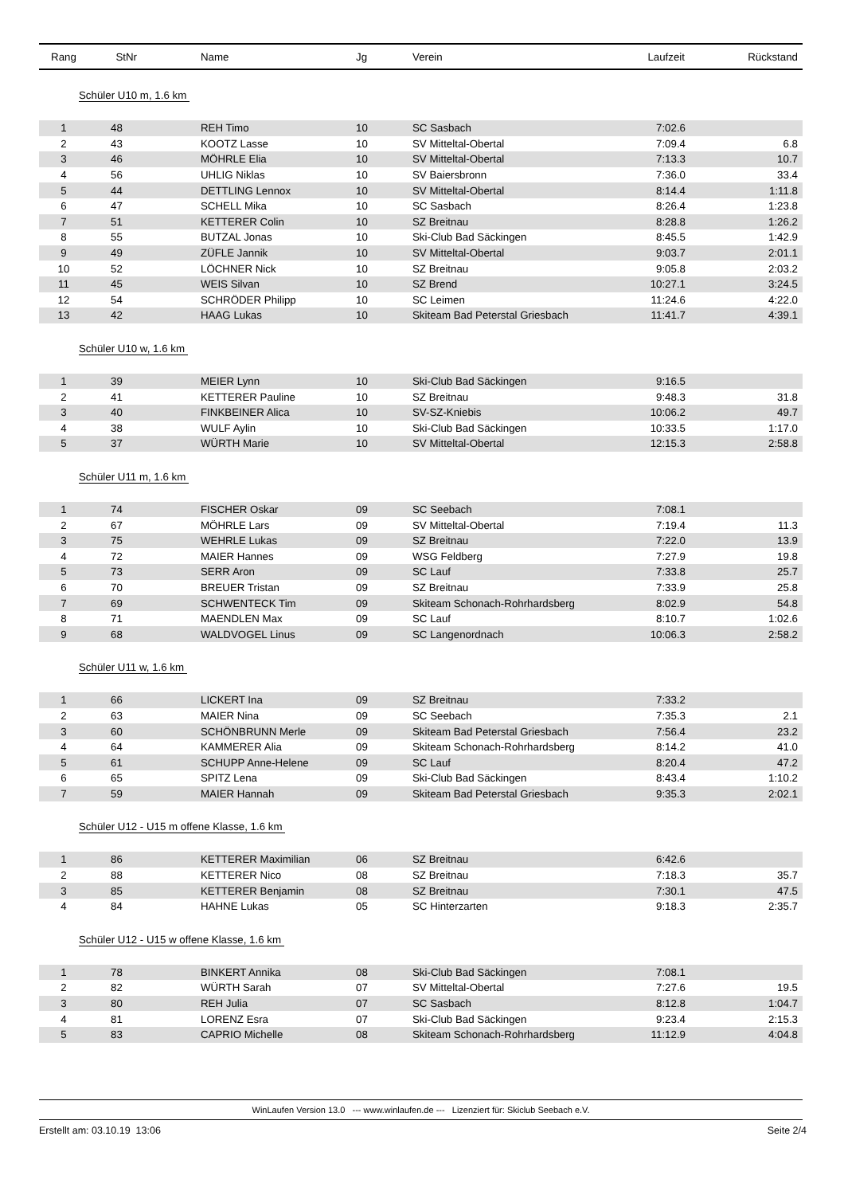| Rang | StNr | Name | Jg | Verein | Laufzeit | Rückstand |
| --- | --- | --- | --- | --- | --- | --- |
| Schüler U10 m, 1.6 km | | | | | | |
| 1 | 48 | REH Timo | 10 | SC Sasbach | 7:02.6 | |
| 2 | 43 | KOOTZ Lasse | 10 | SV Mitteltal-Obertal | 7:09.4 | 6.8 |
| 3 | 46 | MÖHRLE Elia | 10 | SV Mitteltal-Obertal | 7:13.3 | 10.7 |
| 4 | 56 | UHLIG Niklas | 10 | SV Baiersbronn | 7:36.0 | 33.4 |
| 5 | 44 | DETTLING Lennox | 10 | SV Mitteltal-Obertal | 8:14.4 | 1:11.8 |
| 6 | 47 | SCHELL Mika | 10 | SC Sasbach | 8:26.4 | 1:23.8 |
| 7 | 51 | KETTERER Colin | 10 | SZ Breitnau | 8:28.8 | 1:26.2 |
| 8 | 55 | BUTZAL Jonas | 10 | Ski-Club Bad Säckingen | 8:45.5 | 1:42.9 |
| 9 | 49 | ZÜFLE Jannik | 10 | SV Mitteltal-Obertal | 9:03.7 | 2:01.1 |
| 10 | 52 | LÖCHNER Nick | 10 | SZ Breitnau | 9:05.8 | 2:03.2 |
| 11 | 45 | WEIS Silvan | 10 | SZ Brend | 10:27.1 | 3:24.5 |
| 12 | 54 | SCHRÖDER Philipp | 10 | SC Leimen | 11:24.6 | 4:22.0 |
| 13 | 42 | HAAG Lukas | 10 | Skiteam Bad Peterstal Griesbach | 11:41.7 | 4:39.1 |
| Schüler U10 w, 1.6 km | | | | | | |
| 1 | 39 | MEIER Lynn | 10 | Ski-Club Bad Säckingen | 9:16.5 | |
| 2 | 41 | KETTERER Pauline | 10 | SZ Breitnau | 9:48.3 | 31.8 |
| 3 | 40 | FINKBEINER Alica | 10 | SV-SZ-Kniebis | 10:06.2 | 49.7 |
| 4 | 38 | WULF Aylin | 10 | Ski-Club Bad Säckingen | 10:33.5 | 1:17.0 |
| 5 | 37 | WÜRTH Marie | 10 | SV Mitteltal-Obertal | 12:15.3 | 2:58.8 |
| Schüler U11 m, 1.6 km | | | | | | |
| 1 | 74 | FISCHER Oskar | 09 | SC Seebach | 7:08.1 | |
| 2 | 67 | MÖHRLE Lars | 09 | SV Mitteltal-Obertal | 7:19.4 | 11.3 |
| 3 | 75 | WEHRLE Lukas | 09 | SZ Breitnau | 7:22.0 | 13.9 |
| 4 | 72 | MAIER Hannes | 09 | WSG Feldberg | 7:27.9 | 19.8 |
| 5 | 73 | SERR Aron | 09 | SC Lauf | 7:33.8 | 25.7 |
| 6 | 70 | BREUER Tristan | 09 | SZ Breitnau | 7:33.9 | 25.8 |
| 7 | 69 | SCHWENTECK Tim | 09 | Skiteam Schonach-Rohrhardsberg | 8:02.9 | 54.8 |
| 8 | 71 | MAENDLEN Max | 09 | SC Lauf | 8:10.7 | 1:02.6 |
| 9 | 68 | WALDVOGEL Linus | 09 | SC Langenordnach | 10:06.3 | 2:58.2 |
| Schüler U11 w, 1.6 km | | | | | | |
| 1 | 66 | LICKERT Ina | 09 | SZ Breitnau | 7:33.2 | |
| 2 | 63 | MAIER Nina | 09 | SC Seebach | 7:35.3 | 2.1 |
| 3 | 60 | SCHÖNBRUNN Merle | 09 | Skiteam Bad Peterstal Griesbach | 7:56.4 | 23.2 |
| 4 | 64 | KAMMERER Alia | 09 | Skiteam Schonach-Rohrhardsberg | 8:14.2 | 41.0 |
| 5 | 61 | SCHUPP Anne-Helene | 09 | SC Lauf | 8:20.4 | 47.2 |
| 6 | 65 | SPITZ Lena | 09 | Ski-Club Bad Säckingen | 8:43.4 | 1:10.2 |
| 7 | 59 | MAIER Hannah | 09 | Skiteam Bad Peterstal Griesbach | 9:35.3 | 2:02.1 |
| Schüler U12 - U15 m offene Klasse, 1.6 km | | | | | | |
| 1 | 86 | KETTERER Maximilian | 06 | SZ Breitnau | 6:42.6 | |
| 2 | 88 | KETTERER Nico | 08 | SZ Breitnau | 7:18.3 | 35.7 |
| 3 | 85 | KETTERER Benjamin | 08 | SZ Breitnau | 7:30.1 | 47.5 |
| 4 | 84 | HAHNE Lukas | 05 | SC Hinterzarten | 9:18.3 | 2:35.7 |
| Schüler U12 - U15 w offene Klasse, 1.6 km | | | | | | |
| 1 | 78 | BINKERT Annika | 08 | Ski-Club Bad Säckingen | 7:08.1 | |
| 2 | 82 | WÜRTH Sarah | 07 | SV Mitteltal-Obertal | 7:27.6 | 19.5 |
| 3 | 80 | REH Julia | 07 | SC Sasbach | 8:12.8 | 1:04.7 |
| 4 | 81 | LORENZ Esra | 07 | Ski-Club Bad Säckingen | 9:23.4 | 2:15.3 |
| 5 | 83 | CAPRIO Michelle | 08 | Skiteam Schonach-Rohrhardsberg | 11:12.9 | 4:04.8 |
WinLaufen Version 13.0 --- www.winlaufen.de --- Lizenziert für: Skiclub Seebach e.V.
Erstellt am: 03.10.19 13:06 Seite 2/4